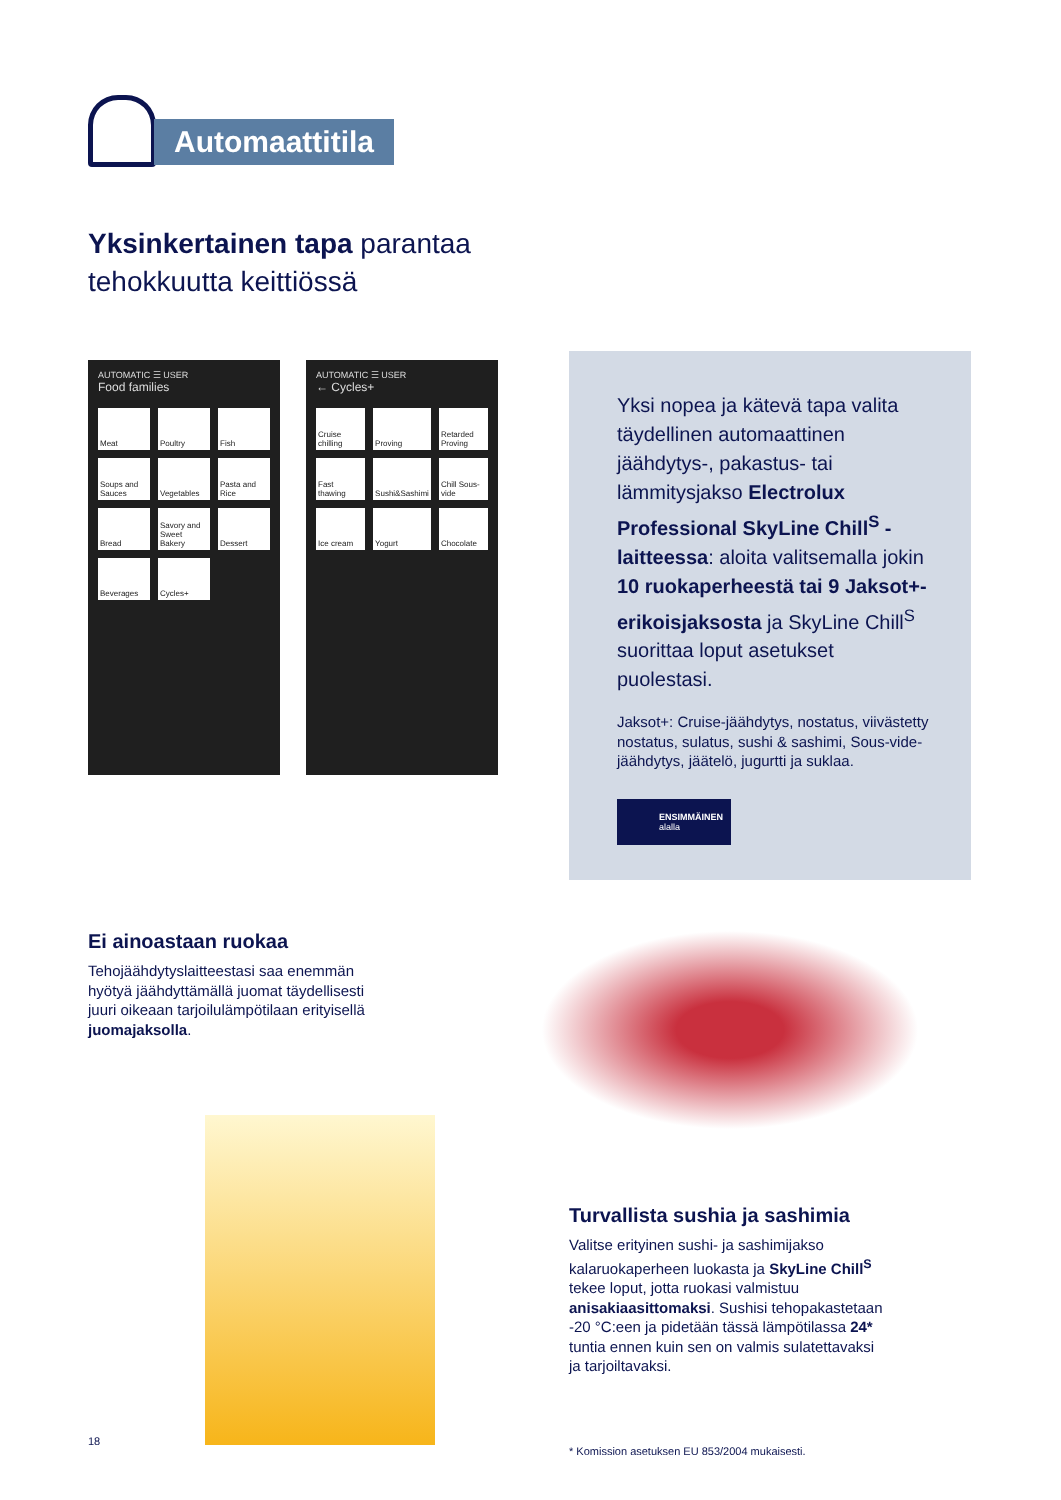Automaattitila
Yksinkertainen tapa parantaa
tehokkuutta keittiössä
AUTOMATIC ☰ USER
Food families
Meat Poultry Fish Soups and Sauces Vegetables Pasta and Rice Bread Savory and Sweet Bakery Dessert Beverages Cycles+
AUTOMATIC ☰ USER
← Cycles+
Cruise chilling Proving Retarded Proving Fast thawing Sushi&Sashimi Chill Sous-vide Ice cream Yogurt Chocolate
Yksi nopea ja kätevä tapa valita täydellinen automaattinen jäähdytys-, pakastus- tai lämmitysjakso Electrolux Professional SkyLine Chill<sup>S</sup> -laitteessa: aloita valitsemalla jokin 10 ruokaperheestä tai 9 Jaksot+-erikoisjaksosta ja SkyLine Chill<sup>S</sup> suorittaa loput asetukset puolestasi.
Jaksot+: Cruise-jäähdytys, nostatus, viivästetty nostatus, sulatus, sushi & sashimi, Sous-vide-jäähdytys, jäätelö, jugurtti ja suklaa.
ENSIMMÄINEN
alalla
Ei ainoastaan ruokaa
Tehojäähdytyslaitteestasi saa enemmän hyötyä jäähdyttämällä juomat täydellisesti juuri oikeaan tarjoilulämpötilaan erityisellä juomajaksolla.
Turvallista sushia ja sashimia
Valitse erityinen sushi- ja sashimijakso kalaruokaperheen luokasta ja SkyLine Chill<sup>S</sup> tekee loput, jotta ruokasi valmistuu anisakiaasittomaksi. Sushisi tehopakastetaan -20 °C:een ja pidetään tässä lämpötilassa 24* tuntia ennen kuin sen on valmis sulatettavaksi ja tarjoiltavaksi.
18
* Komission asetuksen EU 853/2004 mukaisesti.